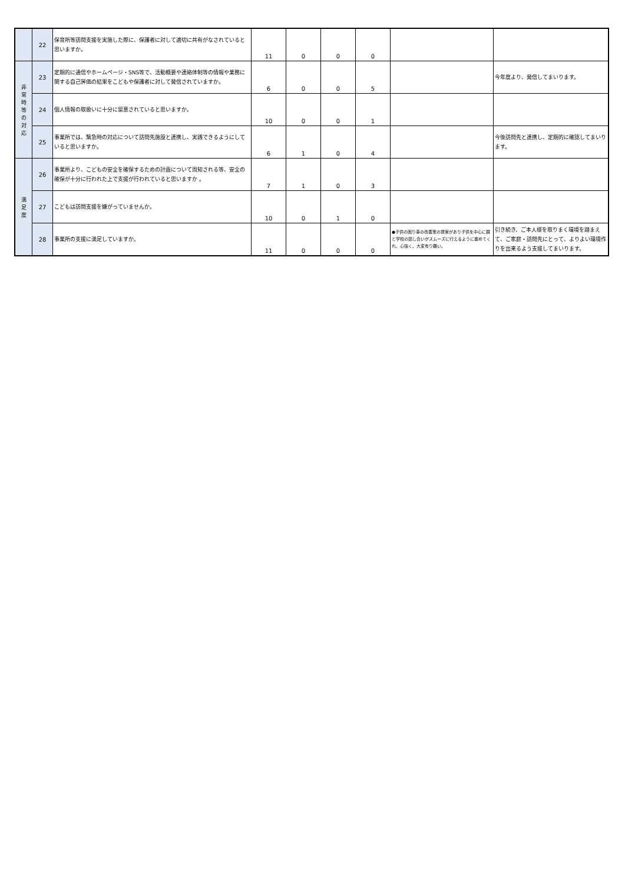| | 22 | 保育所等訪問支援を実施した際に、保護者に対して適切に共有がなされていると思いますか。 | 11 | 0 | 0 | 0 | | |
| 非 常 時 等 の 対 応 | 23 | 定期的に通信やホームページ・SNS等で、活動概要や連絡体制等の情報や業務に関する自己評価の結果をこどもや保護者に対して発信されていますか。 | 6 | 0 | 0 | 5 | | 今年度より、発信してまいります。 |
| | 24 | 個人情報の取扱いに十分に留意されていると思いますか。 | 10 | 0 | 0 | 1 | | |
| | 25 | 事業所では、緊急時の対応について訪問先施設と連携し、実践できるようにしていると思いますか。 | 6 | 1 | 0 | 4 | | 今後訪問先と連携し、定期的に確認してまいります。 |
| 満 足 度 | 26 | 事業所より、こどもの安全を確保するための計画について周知される等、安全の確保が十分に行われた上で支援が行われていると思いますか 。 | 7 | 1 | 0 | 3 | | |
| | 27 | こどもは訪問支援を嫌がっていませんか。 | 10 | 0 | 1 | 0 | | |
| | 28 | 事業所の支援に満足していますか。 | 11 | 0 | 0 | 0 | ●子供の困り事の改善策の提案があり子供を中心に親と学校の話し合いがスムーズに行えるように進めてくれ、心強く、大変有り難い。 | 引き続き、ご本人様を取りまく環境を踏まえて、ご家庭・訪問先にとって、よりよい環境作りを出来るよう支援してまいります。 |